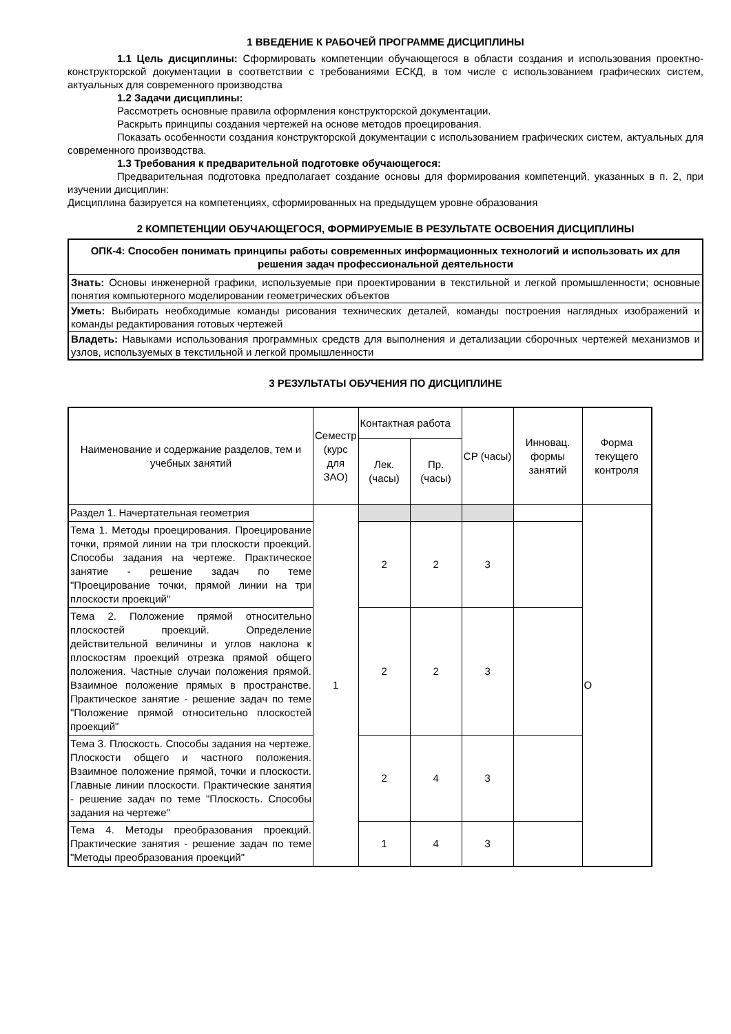1 ВВЕДЕНИЕ К РАБОЧЕЙ ПРОГРАММЕ ДИСЦИПЛИНЫ
1.1 Цель дисциплины: Сформировать компетенции обучающегося в области создания и использования проектно-конструкторской документации в соответствии с требованиями ЕСКД, в том числе с использованием графических систем, актуальных для современного производства
1.2 Задачи дисциплины:
Рассмотреть основные правила оформления конструкторской документации.
Раскрыть принципы создания чертежей на основе методов проецирования.
Показать особенности создания конструкторской документации с использованием графических систем, актуальных для современного производства.
1.3 Требования к предварительной подготовке обучающегося:
Предварительная подготовка предполагает создание основы для формирования компетенций, указанных в п. 2, при изучении дисциплин:
Дисциплина базируется на компетенциях, сформированных на предыдущем уровне образования
2 КОМПЕТЕНЦИИ ОБУЧАЮЩЕГОСЯ, ФОРМИРУЕМЫЕ В РЕЗУЛЬТАТЕ ОСВОЕНИЯ ДИСЦИПЛИНЫ
| ОПК-4: Способен понимать принципы работы современных информационных технологий и использовать их для решения задач профессиональной деятельности |
| Знать: Основы инженерной графики, используемые при проектировании в текстильной и легкой промышленности; основные понятия компьютерного моделировании геометрических объектов |
| Уметь: Выбирать необходимые команды рисования технических деталей, команды построения наглядных изображений и команды редактирования готовых чертежей |
| Владеть: Навыками использования программных средств для выполнения и детализации сборочных чертежей механизмов и узлов, используемых в текстильной и легкой промышленности |
3 РЕЗУЛЬТАТЫ ОБУЧЕНИЯ ПО ДИСЦИПЛИНЕ
| Наименование и содержание разделов, тем и учебных занятий | Семестр (курс для ЗАО) | Контактная работа | | СР (часы) | Инновац. формы занятий | Форма текущего контроля |
| --- | --- | --- | --- | --- | --- | --- |
| | | Лек. (часы) | Пр. (часы) | | | |
| Раздел 1. Начертательная геометрия | 1 | | | | | О |
| Тема 1. Методы проецирования. Проецирование точки, прямой линии на три плоскости проекций. Способы задания на чертеже. Практическое занятие - решение задач по теме "Проецирование точки, прямой линии на три плоскости проекций" | | 2 | 2 | 3 | | |
| Тема 2. Положение прямой относительно плоскостей проекций. Определение действительной величины и углов наклона к плоскостям проекций отрезка прямой общего положения. Частные случаи положения прямой. Взаимное положение прямых в пространстве. Практическое занятие - решение задач по теме "Положение прямой относительно плоскостей проекций" | | 2 | 2 | 3 | | |
| Тема 3. Плоскость. Способы задания на чертеже. Плоскости общего и частного положения. Взаимное положение прямой, точки и плоскости. Главные линии плоскости. Практические занятия - решение задач по теме "Плоскость. Способы задания на чертеже" | | 2 | 4 | 3 | | |
| Тема 4. Методы преобразования проекций. Практические занятия - решение задач по теме "Методы преобразования проекций" | | 1 | 4 | 3 | | |